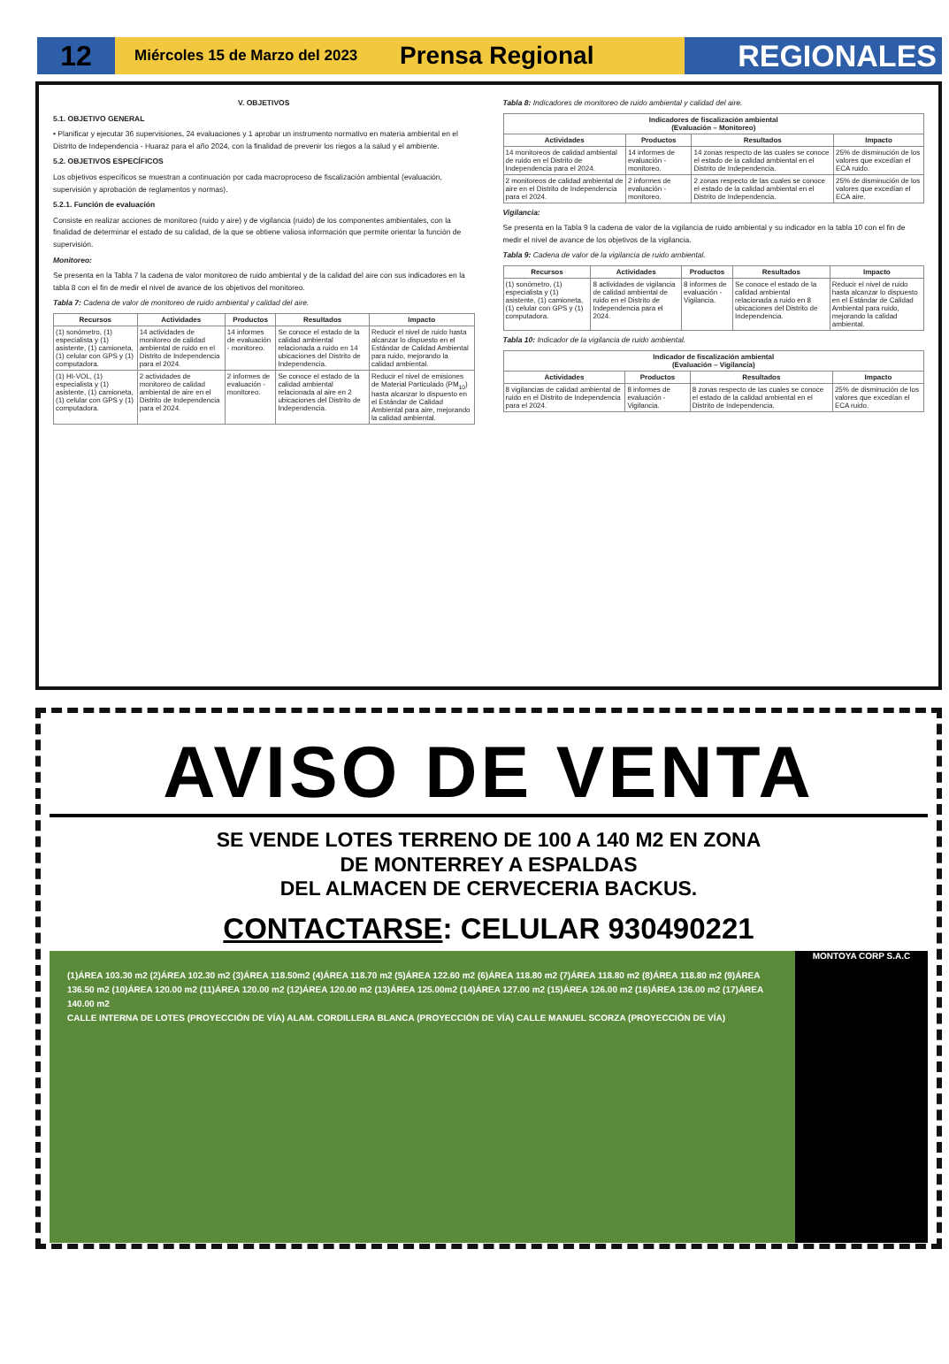12
Miércoles 15 de Marzo del 2023
Prensa Regional
REGIONALES
V. OBJETIVOS
5.1. OBJETIVO GENERAL
• Planificar y ejecutar 36 supervisiones, 24 evaluaciones y 1 aprobar un instrumento normativo en materia ambiental en el Distrito de Independencia - Huaraz para el año 2024, con la finalidad de prevenir los riegos a la salud y el ambiente.
5.2. OBJETIVOS ESPECÍFICOS
Los objetivos específicos se muestran a continuación por cada macroproceso de fiscalización ambiental (evaluación, supervisión y aprobación de reglamentos y normas).
5.2.1. Función de evaluación
Consiste en realizar acciones de monitoreo (ruido y aire) y de vigilancia (ruido) de los componentes ambientales, con la finalidad de determinar el estado de su calidad, de la que se obtiene valiosa información que permite orientar la función de supervisión.
Monitoreo:
Se presenta en la Tabla 7 la cadena de valor monitoreo de ruido ambiental y de la calidad del aire con sus indicadores en la tabla 8 con el fin de medir el nivel de avance de los objetivos del monitoreo.
Tabla 7: Cadena de valor de monitoreo de ruido ambiental y calidad del aire.
| Recursos | Actividades | Productos | Resultados | Impacto |
| --- | --- | --- | --- | --- |
| (1) sonómetro, (1) especialista y (1) asistente, (1) camioneta, (1) celular con GPS y (1) computadora. | 14 actividades de monitoreo de calidad ambiental de ruido en el Distrito de Independencia para el 2024. | 14 informes de evaluación - monitoreo. | Se conoce el estado de la calidad ambiental relacionada a ruido en 14 ubicaciones del Distrito de Independencia. | Reducir el nivel de ruido hasta alcanzar lo dispuesto en el Estándar de Calidad Ambiental para ruido, mejorando la calidad ambiental. |
| (1) HI-VOL, (1) especialista y (1) asistente, (1) camioneta, (1) celular con GPS y (1) computadora. | 2 actividades de monitoreo de calidad ambiental de aire en el Distrito de Independencia para el 2024. | 2 informes de evaluación - monitoreo. | Se conoce el estado de la calidad ambiental relacionada al aire en 2 ubicaciones del Distrito de Independencia. | Reducir el nivel de emisiones de Material Particulado (PM<sub>10</sub>) hasta alcanzar lo dispuesto en el Estándar de Calidad Ambiental para aire, mejorando la calidad ambiental. |
Tabla 8: Indicadores de monitoreo de ruido ambiental y calidad del aire.
| Indicadores de fiscalización ambiental (Evaluación – Monitoreo) | | | |
| --- | --- | --- | --- |
| Actividades | Productos | Resultados | Impacto |
| 14 monitoreos de calidad ambiental de ruido en el Distrito de Independencia para el 2024. | 14 informes de evaluación - monitoreo. | 14 zonas respecto de las cuales se conoce el estado de la calidad ambiental en el Distrito de Independencia. | 25% de disminución de los valores que excedían el ECA ruido. |
| 2 monitoreos de calidad ambiental de aire en el Distrito de Independencia para el 2024. | 2 informes de evaluación - monitoreo. | 2 zonas respecto de las cuales se conoce el estado de la calidad ambiental en el Distrito de Independencia. | 25% de disminución de los valores que excedían el ECA aire. |
Vigilancia:
Se presenta en la Tabla 9 la cadena de valor de la vigilancia de ruido ambiental y su indicador en la tabla 10 con el fin de medir el nivel de avance de los objetivos de la vigilancia.
Tabla 9: Cadena de valor de la vigilancia de ruido ambiental.
| Recursos | Actividades | Productos | Resultados | Impacto |
| --- | --- | --- | --- | --- |
| (1) sonómetro, (1) especialista y (1) asistente, (1) camioneta, (1) celular con GPS y (1) computadora. | 8 actividades de vigilancia de calidad ambiental de ruido en el Distrito de Independencia para el 2024. | 8 informes de evaluación - Vigilancia. | Se conoce el estado de la calidad ambiental relacionada a ruido en 8 ubicaciones del Distrito de Independencia. | Reducir el nivel de ruido hasta alcanzar lo dispuesto en el Estándar de Calidad Ambiental para ruido, mejorando la calidad ambiental. |
Tabla 10: Indicador de la vigilancia de ruido ambiental.
| Indicador de fiscalización ambiental (Evaluación – Vigilancia) | | | |
| --- | --- | --- | --- |
| Actividades | Productos | Resultados | Impacto |
| 8 vigilancias de calidad ambiental de ruido en el Distrito de Independencia para el 2024. | 8 informes de evaluación - Vigilancia. | 8 zonas respecto de las cuales se conoce el estado de la calidad ambiental en el Distrito de Independencia. | 25% de disminución de los valores que excedían el ECA ruido. |
AVISO DE VENTA
SE VENDE LOTES TERRENO DE 100 A 140 M2 EN ZONA
DE MONTERREY A ESPALDAS
DEL ALMACEN DE CERVECERIA BACKUS.
CONTACTARSE: CELULAR 930490221
(1)ÁREA 103.30 m2 (2)ÁREA 102.30 m2 (3)ÁREA 118.50m2 (4)ÁREA 118.70 m2 (5)ÁREA 122.60 m2 (6)ÁREA 118.80 m2 (7)ÁREA 118.80 m2 (8)ÁREA 118.80 m2 (9)ÁREA 136.50 m2 (10)ÁREA 120.00 m2 (11)ÁREA 120.00 m2 (12)ÁREA 120.00 m2 (13)ÁREA 125.00m2 (14)ÁREA 127.00 m2 (15)ÁREA 126.00 m2 (16)ÁREA 136.00 m2 (17)ÁREA 140.00 m2
CALLE INTERNA DE LOTES (PROYECCIÓN DE VÍA) ALAM. CORDILLERA BLANCA (PROYECCIÓN DE VÍA) CALLE MANUEL SCORZA (PROYECCIÓN DE VÍA)
MONTOYA CORP S.A.C